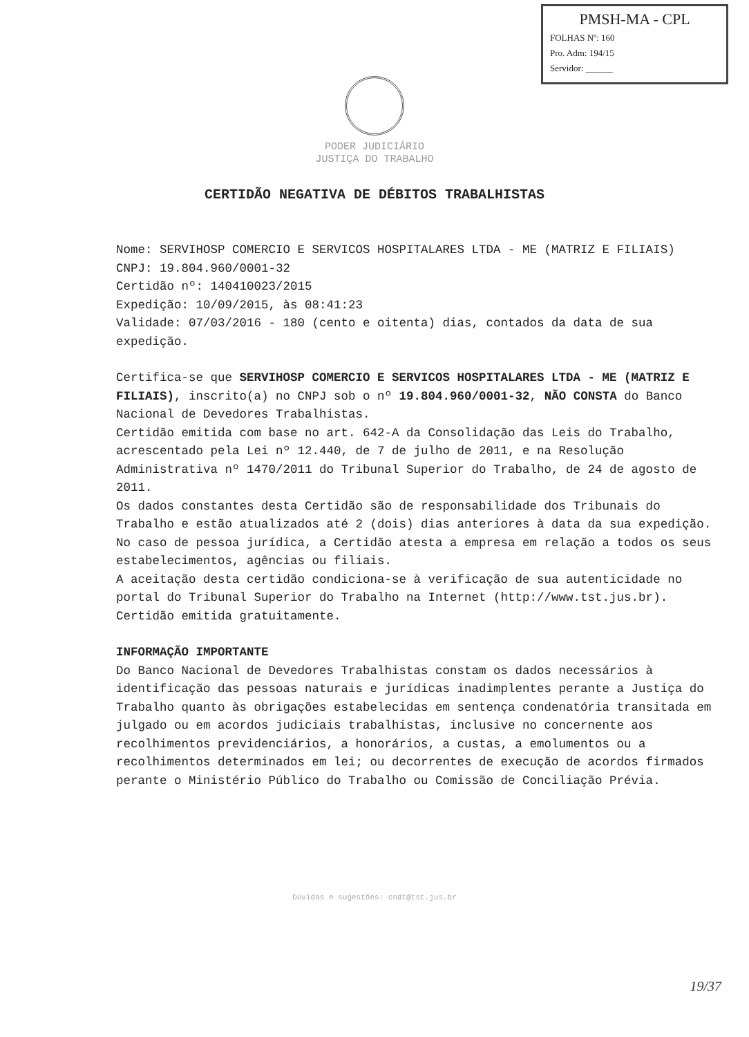PMSH-MA - CPL
FOLHAS Nº: 160
Pro. Adm: 194/15
Servidor: ______
PODER JUDICIÁRIO
JUSTIÇA DO TRABALHO
CERTIDÃO NEGATIVA DE DÉBITOS TRABALHISTAS
Nome: SERVIHOSP COMERCIO E SERVICOS HOSPITALARES LTDA - ME (MATRIZ E FILIAIS)
CNPJ: 19.804.960/0001-32
Certidão nº: 140410023/2015
Expedição: 10/09/2015, às 08:41:23
Validade: 07/03/2016 - 180 (cento e oitenta) dias, contados da data de sua expedição.
Certifica-se que SERVIHOSP COMERCIO E SERVICOS HOSPITALARES LTDA - ME (MATRIZ E FILIAIS), inscrito(a) no CNPJ sob o nº 19.804.960/0001-32, NÃO CONSTA do Banco Nacional de Devedores Trabalhistas.
Certidão emitida com base no art. 642-A da Consolidação das Leis do Trabalho, acrescentado pela Lei nº 12.440, de 7 de julho de 2011, e na Resolução Administrativa nº 1470/2011 do Tribunal Superior do Trabalho, de 24 de agosto de 2011.
Os dados constantes desta Certidão são de responsabilidade dos Tribunais do Trabalho e estão atualizados até 2 (dois) dias anteriores à data da sua expedição.
No caso de pessoa jurídica, a Certidão atesta a empresa em relação a todos os seus estabelecimentos, agências ou filiais.
A aceitação desta certidão condiciona-se à verificação de sua autenticidade no portal do Tribunal Superior do Trabalho na Internet (http://www.tst.jus.br).
Certidão emitida gratuitamente.
INFORMAÇÃO IMPORTANTE
Do Banco Nacional de Devedores Trabalhistas constam os dados necessários à identificação das pessoas naturais e jurídicas inadimplentes perante a Justiça do Trabalho quanto às obrigações estabelecidas em sentença condenatória transitada em julgado ou em acordos judiciais trabalhistas, inclusive no concernente aos recolhimentos previdenciários, a honorários, a custas, a emolumentos ou a recolhimentos determinados em lei; ou decorrentes de execução de acordos firmados perante o Ministério Público do Trabalho ou Comissão de Conciliação Prévia.
Dúvidas e sugestões: cndt@tst.jus.br
19/37